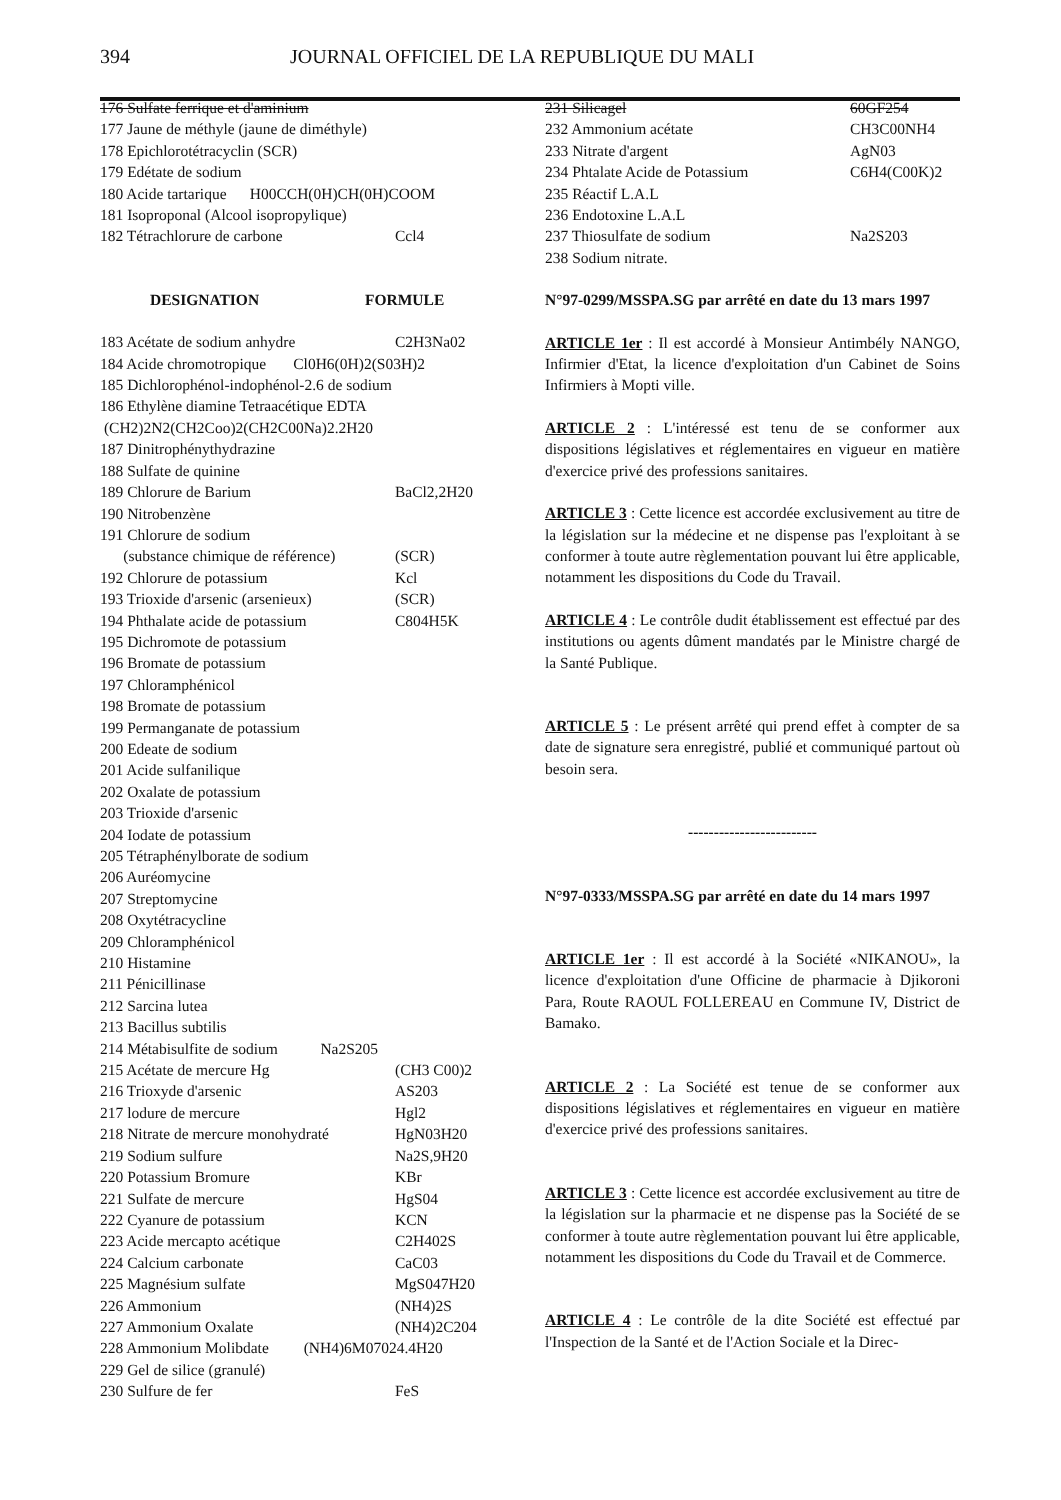394 JOURNAL OFFICIEL DE LA REPUBLIQUE DU MALI
176 Sulfate ferrique et d'aminium
177 Jaune de méthyle (jaune de diméthyle)
178 Epichlorotétracyclin (SCR)
179 Edétate de sodium
180 Acide tartarique H00CCH(0H)CH(0H)COOM
181 Isoproponal (Alcool isopropylique)
182 Tétrachlorure de carbone Ccl4
DESIGNATION FORMULE
183 Acétate de sodium anhydre C2H3Na02
184 Acide chromotropique Cl0H6(0H)2(S03H)2
185 Dichlorophénol-indophénol-2.6 de sodium
186 Ethylène diamine Tetraacétique EDTA
(CH2)2N2(CH2Coo)2(CH2C00Na)2.2H20
187 Dinitrophénythydrazine
188 Sulfate de quinine
189 Chlorure de Barium BaCl2,2H20
190 Nitrobenzène
191 Chlorure de sodium
(substance chimique de référence) (SCR)
192 Chlorure de potassium Kcl
193 Trioxide d'arsenic (arsenieux) (SCR)
194 Phthalate acide de potassium C804H5K
195 Dichromote de potassium
196 Bromate de potassium
197 Chloramphénicol
198 Bromate de potassium
199 Permanganate de potassium
200 Edeate de sodium
201 Acide sulfanilique
202 Oxalate de potassium
203 Trioxide d'arsenic
204 Iodate de potassium
205 Tétraphénylborate de sodium
206 Auréomycine
207 Streptomycine
208 Oxytétracycline
209 Chloramphénicol
210 Histamine
211 Pénicillinase
212 Sarcina lutea
213 Bacillus subtilis
214 Métabisulfite de sodium Na2S205
215 Acétate de mercure Hg (CH3 C00)2
216 Trioxyde d'arsenic AS203
217 lodure de mercure Hgl2
218 Nitrate de mercure monohydraté HgN03H20
219 Sodium sulfure Na2S,9H20
220 Potassium Bromure KBr
221 Sulfate de mercure HgS04
222 Cyanure de potassium KCN
223 Acide mercapto acétique C2H402S
224 Calcium carbonate CaC03
225 Magnésium sulfate MgS047H20
226 Ammonium (NH4)2S
227 Ammonium Oxalate (NH4)2C204
228 Ammonium Molibdate (NH4)6M07024.4H20
229 Gel de silice (granulé)
230 Sulfure de fer FeS
231 Silicagel 60GF254
232 Ammonium acétate CH3C00NH4
233 Nitrate d'argent AgN03
234 Phtalate Acide de Potassium C6H4(C00K)2
235 Réactif L.A.L
236 Endotoxine L.A.L
237 Thiosulfate de sodium Na2S203
238 Sodium nitrate.
N°97-0299/MSSPA.SG par arrêté en date du 13 mars 1997
ARTICLE 1er : Il est accordé à Monsieur Antimbély NANGO, Infirmier d'Etat, la licence d'exploitation d'un Cabinet de Soins Infirmiers à Mopti ville.
ARTICLE 2 : L'intéressé est tenu de se conformer aux dispositions législatives et réglementaires en vigueur en matière d'exercice privé des professions sanitaires.
ARTICLE 3 : Cette licence est accordée exclusivement au titre de la législation sur la médecine et ne dispense pas l'exploitant à se conformer à toute autre règlementation pouvant lui être applicable, notamment les dispositions du Code du Travail.
ARTICLE 4 : Le contrôle dudit établissement est effectué par des institutions ou agents dûment mandatés par le Ministre chargé de la Santé Publique.
ARTICLE 5 : Le présent arrêté qui prend effet à compter de sa date de signature sera enregistré, publié et communiqué partout où besoin sera.
-------------------------
N°97-0333/MSSPA.SG par arrêté en date du 14 mars 1997
ARTICLE 1er : Il est accordé à la Société «NIKANOU», la licence d'exploitation d'une Officine de pharmacie à Djikoroni Para, Route RAOUL FOLLEREAU en Commune IV, District de Bamako.
ARTICLE 2 : La Société est tenue de se conformer aux dispositions législatives et réglementaires en vigueur en matière d'exercice privé des professions sanitaires.
ARTICLE 3 : Cette licence est accordée exclusivement au titre de la législation sur la pharmacie et ne dispense pas la Société de se conformer à toute autre règlementation pouvant lui être applicable, notamment les dispositions du Code du Travail et de Commerce.
ARTICLE 4 : Le contrôle de la dite Société est effectué par l'Inspection de la Santé et de l'Action Sociale et la Direc-